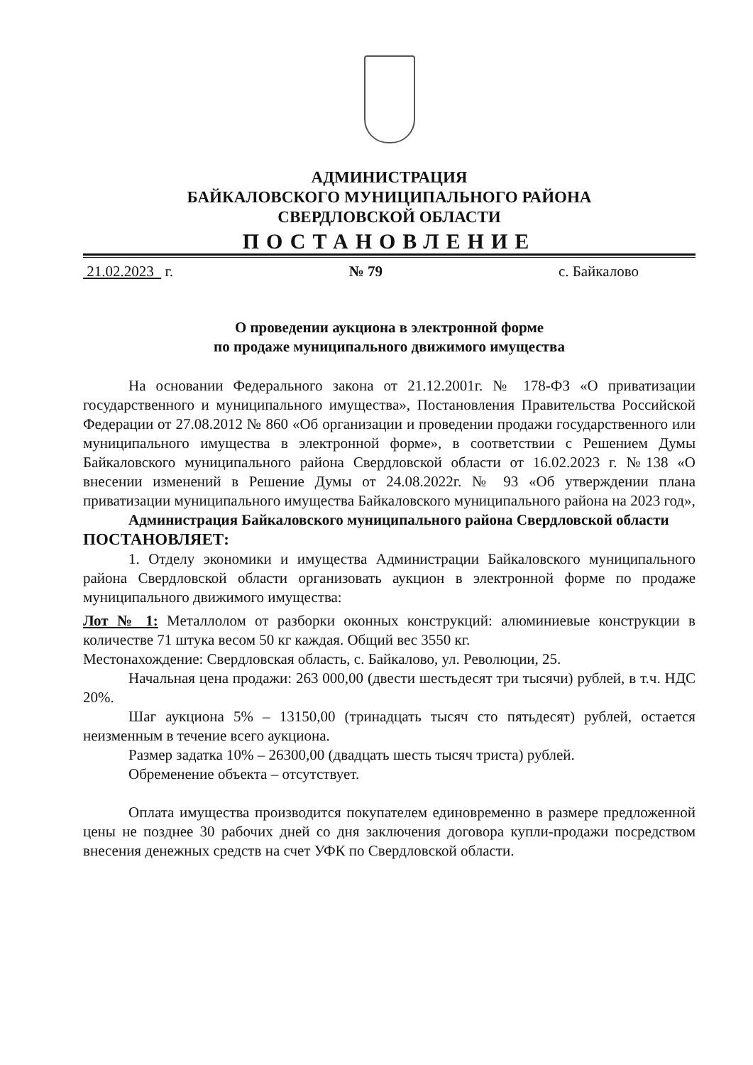АДМИНИСТРАЦИЯ
БАЙКАЛОВСКОГО МУНИЦИПАЛЬНОГО РАЙОНА
СВЕРДЛОВСКОЙ ОБЛАСТИ
ПОСТАНОВЛЕНИЕ
21.02.2023 г. № 79 с. Байкалово
О проведении аукциона в электронной форме
по продаже муниципального движимого имущества
На основании Федерального закона от 21.12.2001г. № 178-ФЗ «О приватизации государственного и муниципального имущества», Постановления Правительства Российской Федерации от 27.08.2012 № 860 «Об организации и проведении продажи государственного или муниципального имущества в электронной форме», в соответствии с Решением Думы Байкаловского муниципального района Свердловской области от 16.02.2023 г. №138 «О внесении изменений в Решение Думы от 24.08.2022г. № 93 «Об утверждении плана приватизации муниципального имущества Байкаловского муниципального района на 2023 год»,
Администрация Байкаловского муниципального района Свердловской области
ПОСТАНОВЛЯЕТ:
1. Отделу экономики и имущества Администрации Байкаловского муниципального района Свердловской области организовать аукцион в электронной форме по продаже муниципального движимого имущества:
Лот № 1: Металлолом от разборки оконных конструкций: алюминиевые конструкции в количестве 71 штука весом 50 кг каждая. Общий вес 3550 кг.
Местонахождение: Свердловская область, с. Байкалово, ул. Революции, 25.
Начальная цена продажи: 263 000,00 (двести шестьдесят три тысячи) рублей, в т.ч. НДС 20%.
Шаг аукциона 5% – 13150,00 (тринадцать тысяч сто пятьдесят) рублей, остается неизменным в течение всего аукциона.
Размер задатка 10% – 26300,00 (двадцать шесть тысяч триста) рублей.
Обременение объекта – отсутствует.
Оплата имущества производится покупателем единовременно в размере предложенной цены не позднее 30 рабочих дней со дня заключения договора купли-продажи посредством внесения денежных средств на счет УФК по Свердловской области.